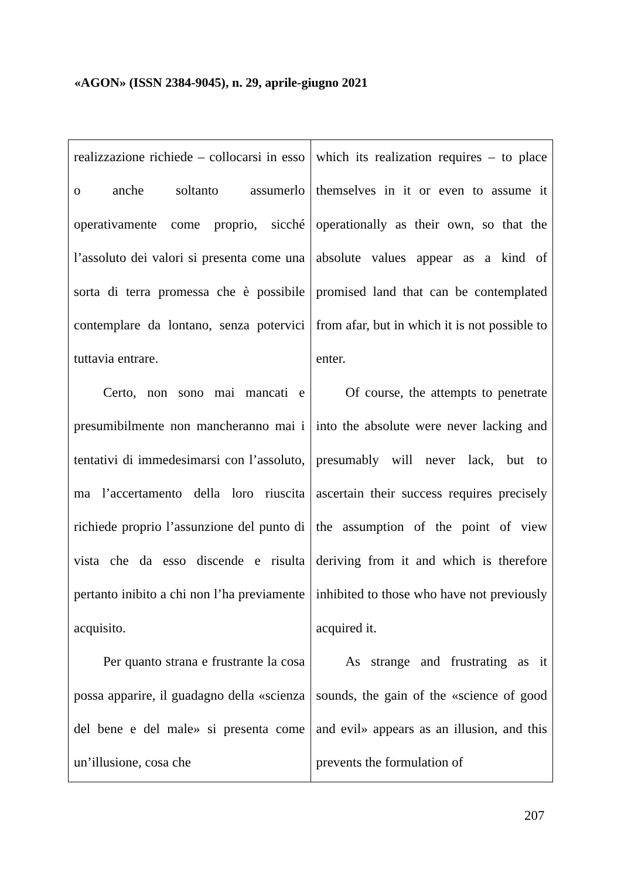«AGON» (ISSN 2384-9045), n. 29, aprile-giugno 2021
| realizzazione richiede – collocarsi in esso o anche soltanto assumerlo operativamente come proprio, sicché l’assoluto dei valori si presenta come una sorta di terra promessa che è possibile contemplare da lontano, senza potervici tuttavia entrare. Certo, non sono mai mancati e presumibilmente non mancheranno mai i tentativi di immedesimarsi con l’assoluto, ma l’accertamento della loro riuscita richiede proprio l’assunzione del punto di vista che da esso discende e risulta pertanto inibito a chi non l’ha previamente acquisito. Per quanto strana e frustrante la cosa possa apparire, il guadagno della «scienza del bene e del male» si presenta come un’illusione, cosa che | which its realization requires – to place themselves in it or even to assume it operationally as their own, so that the absolute values appear as a kind of promised land that can be contemplated from afar, but in which it is not possible to enter. Of course, the attempts to penetrate into the absolute were never lacking and presumably will never lack, but to ascertain their success requires precisely the assumption of the point of view deriving from it and which is therefore inhibited to those who have not previously acquired it. As strange and frustrating as it sounds, the gain of the «science of good and evil» appears as an illusion, and this prevents the formulation of |
207